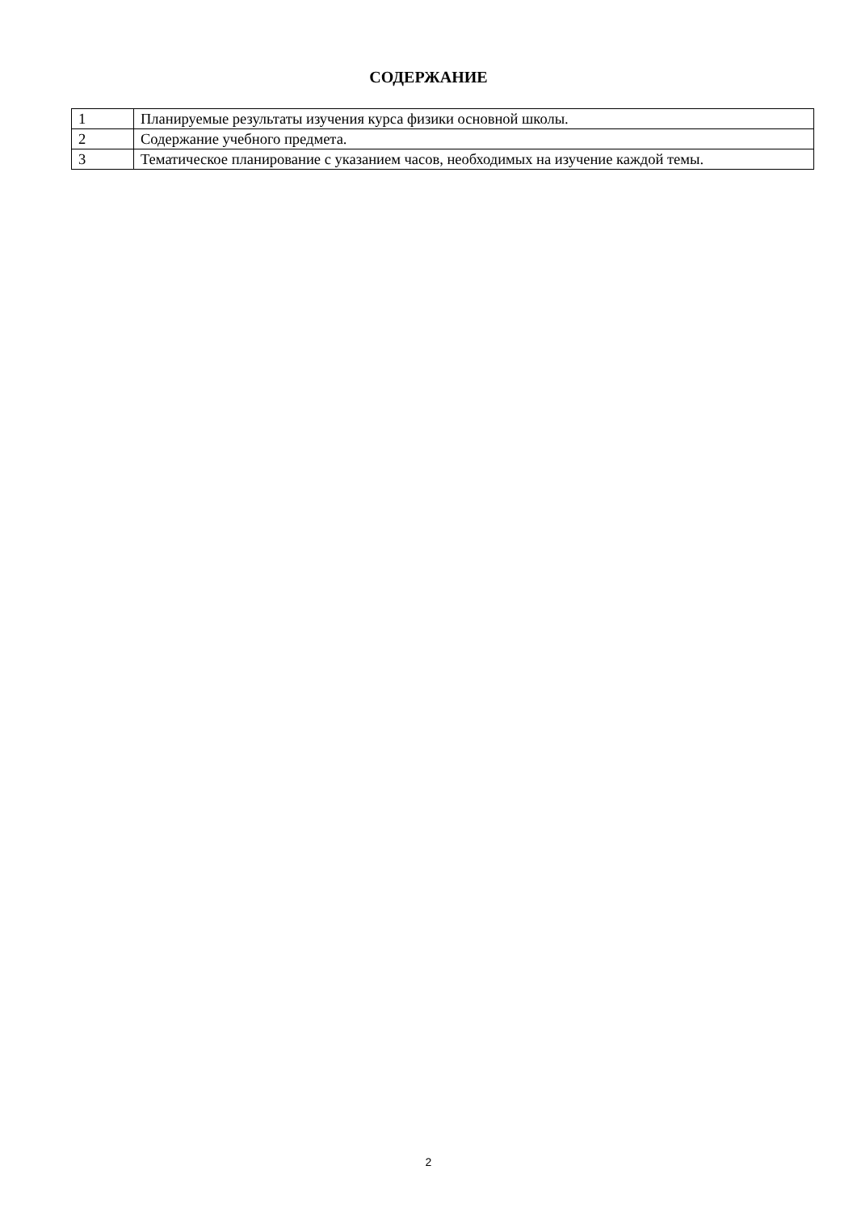СОДЕРЖАНИЕ
| 1 | Планируемые результаты изучения курса физики основной школы. |
| 2 | Содержание учебного предмета. |
| 3 | Тематическое планирование с указанием часов, необходимых на изучение каждой темы. |
2